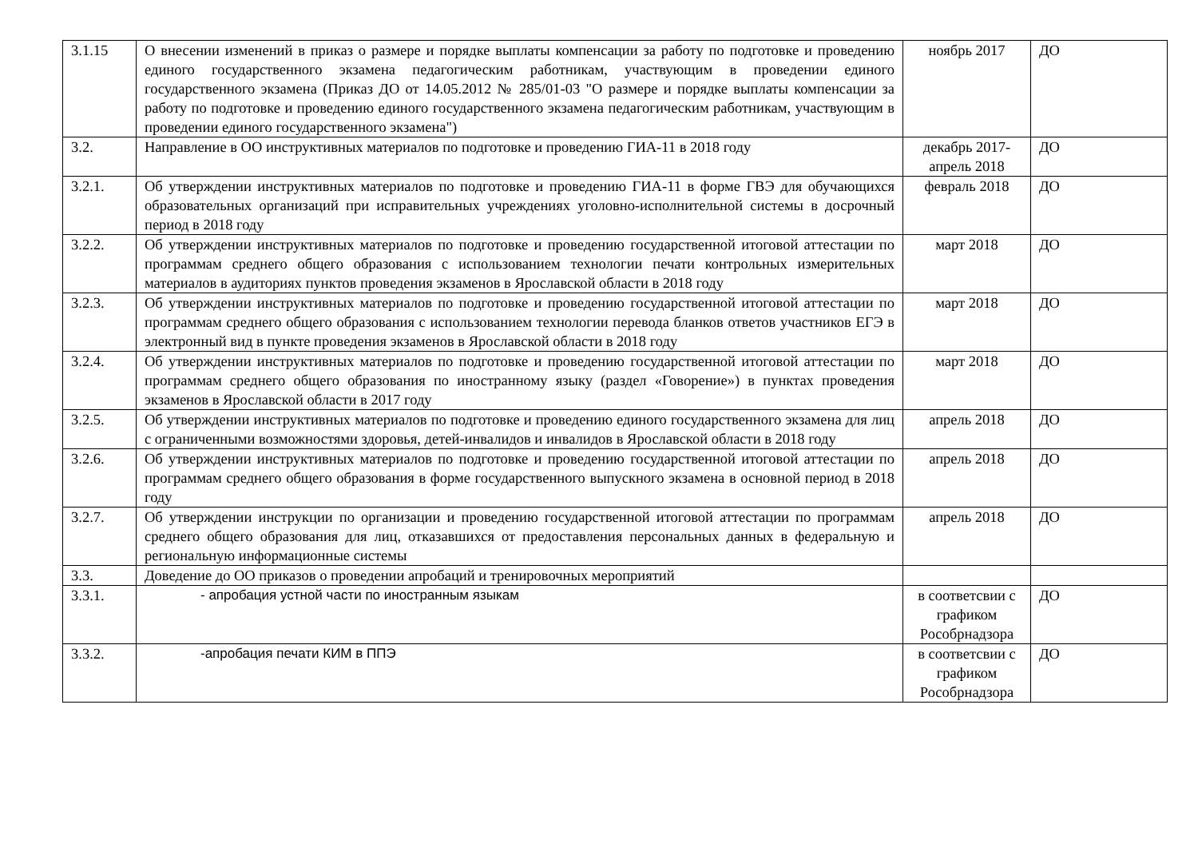| 3.1.15 | О внесении изменений в приказ о размере и порядке выплаты компенсации за работу по подготовке и проведению единого государственного экзамена педагогическим работникам, участвующим в проведении единого государственного экзамена (Приказ ДО от 14.05.2012 № 285/01-03 "О размере и порядке выплаты компенсации за работу по подготовке и проведению единого государственного экзамена педагогическим работникам, участвующим в проведении единого государственного экзамена") | ноябрь 2017 | ДО |
| 3.2. | Направление в ОО инструктивных материалов по подготовке и проведению ГИА-11 в 2018 году | декабрь 2017-апрель 2018 | ДО |
| 3.2.1. | Об утверждении инструктивных материалов по подготовке и проведению ГИА-11 в форме ГВЭ для обучающихся образовательных организаций при исправительных учреждениях уголовно-исполнительной системы в досрочный период в 2018 году | февраль 2018 | ДО |
| 3.2.2. | Об утверждении инструктивных материалов по подготовке и проведению государственной итоговой аттестации по программам среднего общего образования с использованием технологии печати контрольных измерительных материалов в аудиториях пунктов проведения экзаменов в Ярославской области в 2018 году | март 2018 | ДО |
| 3.2.3. | Об утверждении инструктивных материалов по подготовке и проведению государственной итоговой аттестации по программам среднего общего образования с использованием технологии перевода бланков ответов участников ЕГЭ в электронный вид в пункте проведения экзаменов в Ярославской области в 2018 году | март 2018 | ДО |
| 3.2.4. | Об утверждении инструктивных материалов по подготовке и проведению государственной итоговой аттестации по программам среднего общего образования по иностранному языку (раздел «Говорение») в пунктах проведения экзаменов в Ярославской области в 2017 году | март 2018 | ДО |
| 3.2.5. | Об утверждении инструктивных материалов по подготовке и проведению единого государственного экзамена для лиц с ограниченными возможностями здоровья, детей-инвалидов и инвалидов в Ярославской области в 2018 году | апрель 2018 | ДО |
| 3.2.6. | Об утверждении инструктивных материалов по подготовке и проведению государственной итоговой аттестации по программам среднего общего образования в форме государственного выпускного экзамена в основной период в 2018 году | апрель 2018 | ДО |
| 3.2.7. | Об утверждении инструкции по организации и проведению государственной итоговой аттестации по программам среднего общего образования для лиц, отказавшихся от предоставления персональных данных в федеральную и региональную информационные системы | апрель 2018 | ДО |
| 3.3. | Доведение до ОО приказов о проведении апробаций и тренировочных мероприятий | | |
| 3.3.1. | - апробация устной части по иностранным языкам | в соответсвии с графиком Рособрнадзора | ДО |
| 3.3.2. | -апробация печати КИМ в ППЭ | в соответсвии с графиком Рособрнадзора | ДО |